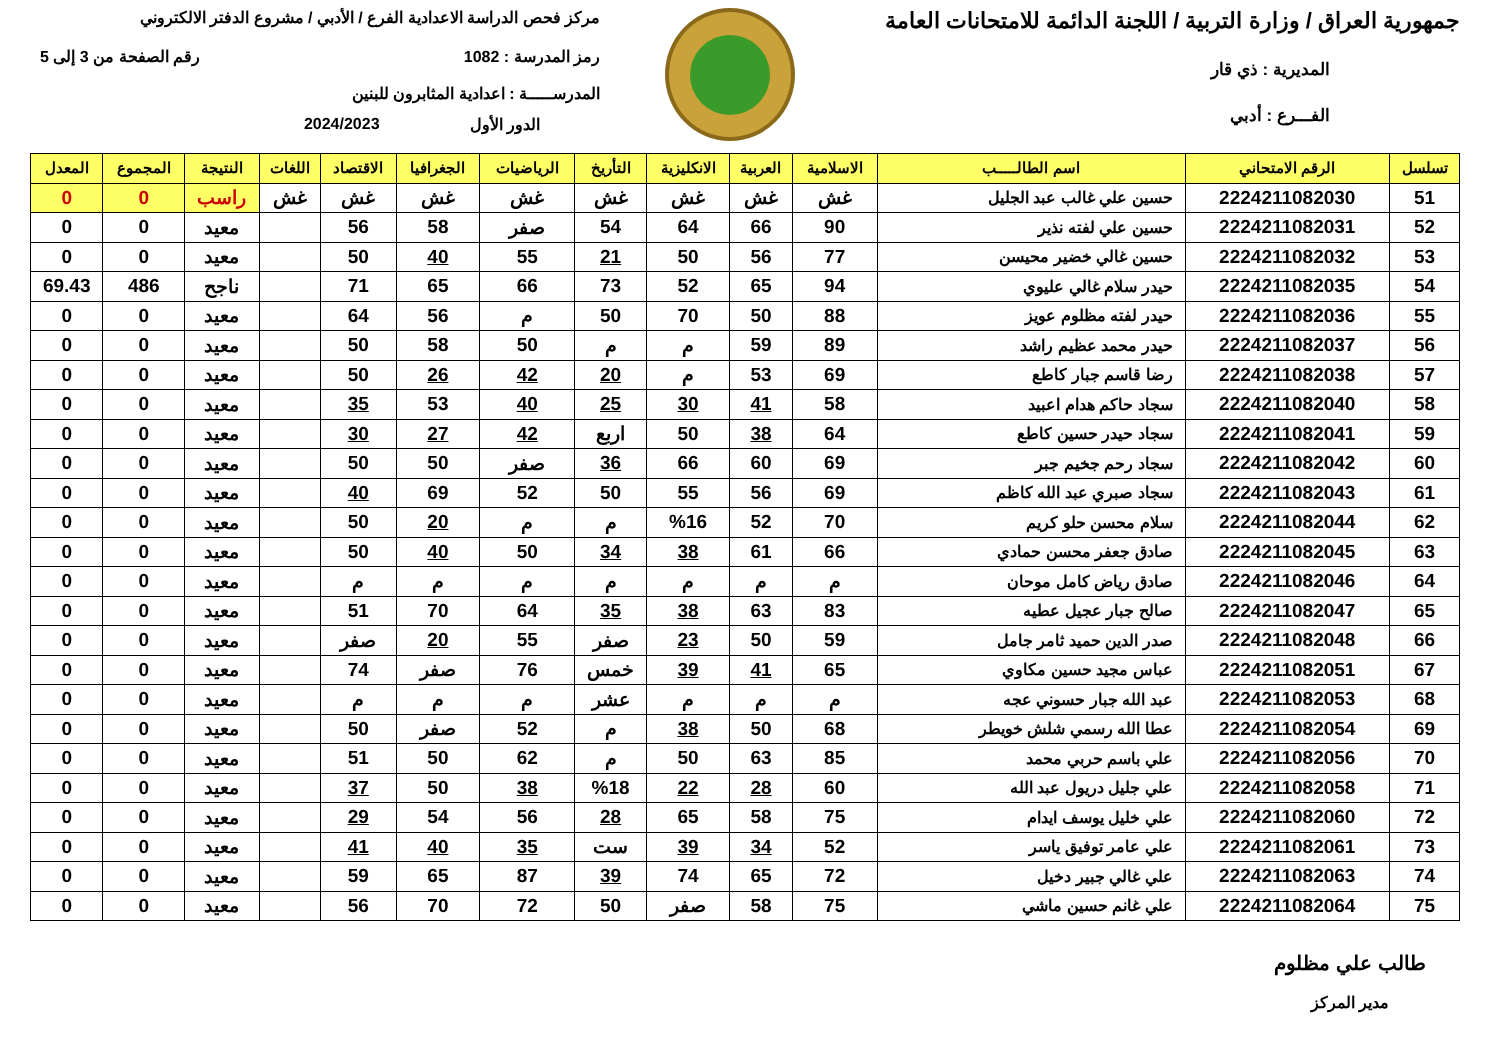جمهورية العراق / وزارة التربية / اللجنة الدائمة للامتحانات العامة
المديرية : ذي قار
الفـــرع : أدبي
مركز فحص الدراسة الاعدادية الفرع / الأدبي / مشروع الدفتر الالكتروني
رمز المدرسة : 1082 رقم الصفحة من 3 إلى 5
المدرســـــة : اعدادية المثابرون للبنين
الدور الأول 2024/2023
| تسلسل | الرقم الامتحاني | اسم الطالـــــب | الاسلامية | العربية | الانكليزية | التأريخ | الرياضيات | الجغرافيا | الاقتصاد | اللغات | النتيجة | المجموع | المعدل |
| --- | --- | --- | --- | --- | --- | --- | --- | --- | --- | --- | --- | --- | --- |
| 51 | 2224211082030 | حسين علي غالب عبد الجليل | غش | غش | غش | غش | غش | غش | غش | غش | راسب | 0 | 0 |
| 52 | 2224211082031 | حسين علي لفته نذير | 90 | 66 | 64 | 54 | صفر | 58 | 56 | | معيد | 0 | 0 |
| 53 | 2224211082032 | حسين غالي خضير محيسن | 77 | 56 | 50 | 21 | 55 | 40 | 50 | | معيد | 0 | 0 |
| 54 | 2224211082035 | حيدر سلام غالي عليوي | 94 | 65 | 52 | 73 | 66 | 65 | 71 | | ناجح | 486 | 69.43 |
| 55 | 2224211082036 | حيدر لفته مظلوم عويز | 88 | 50 | 70 | 50 | م | 56 | 64 | | معيد | 0 | 0 |
| 56 | 2224211082037 | حيدر محمد عظيم راشد | 89 | 59 | م | م | 50 | 58 | 50 | | معيد | 0 | 0 |
| 57 | 2224211082038 | رضا قاسم جبار كاطع | 69 | 53 | م | 20 | 42 | 26 | 50 | | معيد | 0 | 0 |
| 58 | 2224211082040 | سجاد حاكم هدام اعبيد | 58 | 41 | 30 | 25 | 40 | 53 | 35 | | معيد | 0 | 0 |
| 59 | 2224211082041 | سجاد حيدر حسين كاطع | 64 | 38 | 50 | اربع | 42 | 27 | 30 | | معيد | 0 | 0 |
| 60 | 2224211082042 | سجاد رحم جخيم جبر | 69 | 60 | 66 | 36 | صفر | 50 | 50 | | معيد | 0 | 0 |
| 61 | 2224211082043 | سجاد صبري عبد الله كاظم | 69 | 56 | 55 | 50 | 52 | 69 | 40 | | معيد | 0 | 0 |
| 62 | 2224211082044 | سلام محسن حلو كريم | 70 | 52 | %16 | م | م | 20 | 50 | | معيد | 0 | 0 |
| 63 | 2224211082045 | صادق جعفر محسن حمادي | 66 | 61 | 38 | 34 | 50 | 40 | 50 | | معيد | 0 | 0 |
| 64 | 2224211082046 | صادق رياض كامل موحان | م | م | م | م | م | م | م | | معيد | 0 | 0 |
| 65 | 2224211082047 | صالح جبار عجيل عطيه | 83 | 63 | 38 | 35 | 64 | 70 | 51 | | معيد | 0 | 0 |
| 66 | 2224211082048 | صدر الدين حميد ثامر جامل | 59 | 50 | 23 | صفر | 55 | 20 | صفر | | معيد | 0 | 0 |
| 67 | 2224211082051 | عباس مجيد حسين مكاوي | 65 | 41 | 39 | خمس | 76 | صفر | 74 | | معيد | 0 | 0 |
| 68 | 2224211082053 | عبد الله جبار حسوني عجه | م | م | م | عشر | م | م | م | | معيد | 0 | 0 |
| 69 | 2224211082054 | عطا الله رسمي شلش خويطر | 68 | 50 | 38 | م | 52 | صفر | 50 | | معيد | 0 | 0 |
| 70 | 2224211082056 | علي باسم حربي محمد | 85 | 63 | 50 | م | 62 | 50 | 51 | | معيد | 0 | 0 |
| 71 | 2224211082058 | علي جليل دريول عبد الله | 60 | 28 | 22 | %18 | 38 | 50 | 37 | | معيد | 0 | 0 |
| 72 | 2224211082060 | علي خليل يوسف ايدام | 75 | 58 | 65 | 28 | 56 | 54 | 29 | | معيد | 0 | 0 |
| 73 | 2224211082061 | علي عامر توفيق ياسر | 52 | 34 | 39 | ست | 35 | 40 | 41 | | معيد | 0 | 0 |
| 74 | 2224211082063 | علي غالي جبير دخيل | 72 | 65 | 74 | 39 | 87 | 65 | 59 | | معيد | 0 | 0 |
| 75 | 2224211082064 | علي غانم حسين ماشي | 75 | 58 | صفر | 50 | 72 | 70 | 56 | | معيد | 0 | 0 |
طالب علي مظلوم
مدير المركز